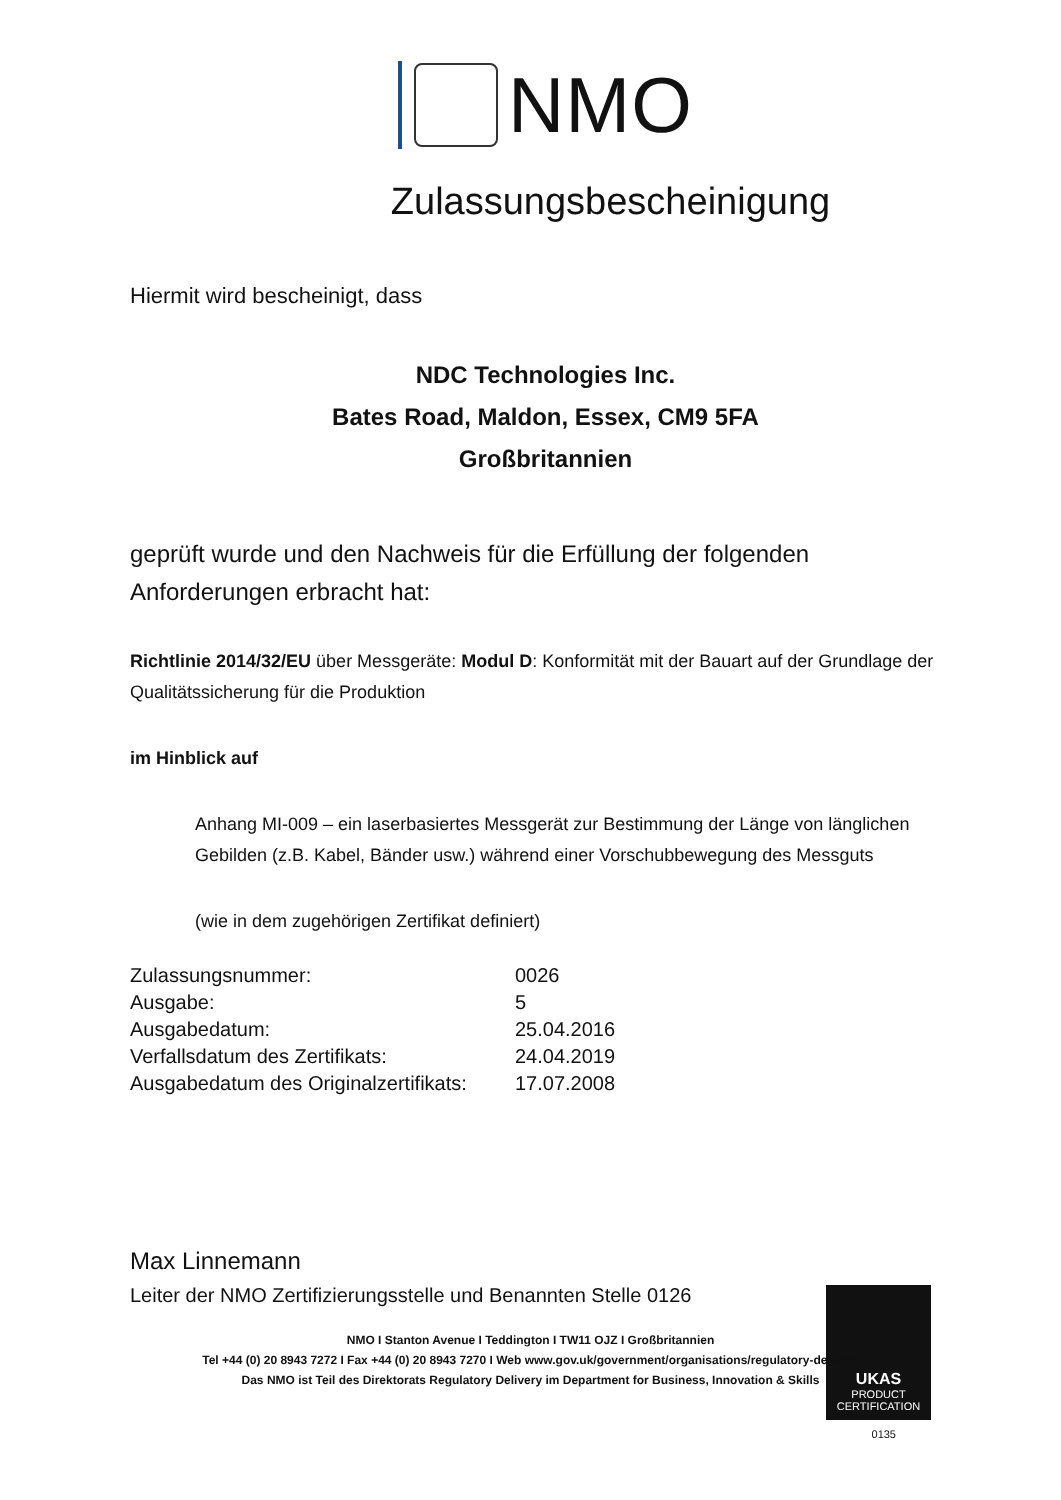NMO
Zulassungsbescheinigung
Hiermit wird bescheinigt, dass
NDC Technologies Inc.
Bates Road, Maldon, Essex, CM9 5FA
Großbritannien
geprüft wurde und den Nachweis für die Erfüllung der folgenden Anforderungen erbracht hat:
Richtlinie 2014/32/EU über Messgeräte: Modul D: Konformität mit der Bauart auf der Grundlage der Qualitätssicherung für die Produktion
im Hinblick auf
Anhang MI-009 – ein laserbasiertes Messgerät zur Bestimmung der Länge von länglichen Gebilden (z.B. Kabel, Bänder usw.) während einer Vorschubbewegung des Messguts
(wie in dem zugehörigen Zertifikat definiert)
| Zulassungsnummer: | 0026 |
| Ausgabe: | 5 |
| Ausgabedatum: | 25.04.2016 |
| Verfallsdatum des Zertifikats: | 24.04.2019 |
| Ausgabedatum des Originalzertifikats: | 17.07.2008 |
Max Linnemann
Leiter der NMO Zertifizierungsstelle und Benannten Stelle 0126
UKAS
PRODUCT
CERTIFICATION
0135
NMO I Stanton Avenue I Teddington I TW11 OJZ I Großbritannien
Tel +44 (0) 20 8943 7272 I Fax +44 (0) 20 8943 7270 I Web www.gov.uk/government/organisations/regulatory-delivery
Das NMO ist Teil des Direktorats Regulatory Delivery im Department for Business, Innovation & Skills